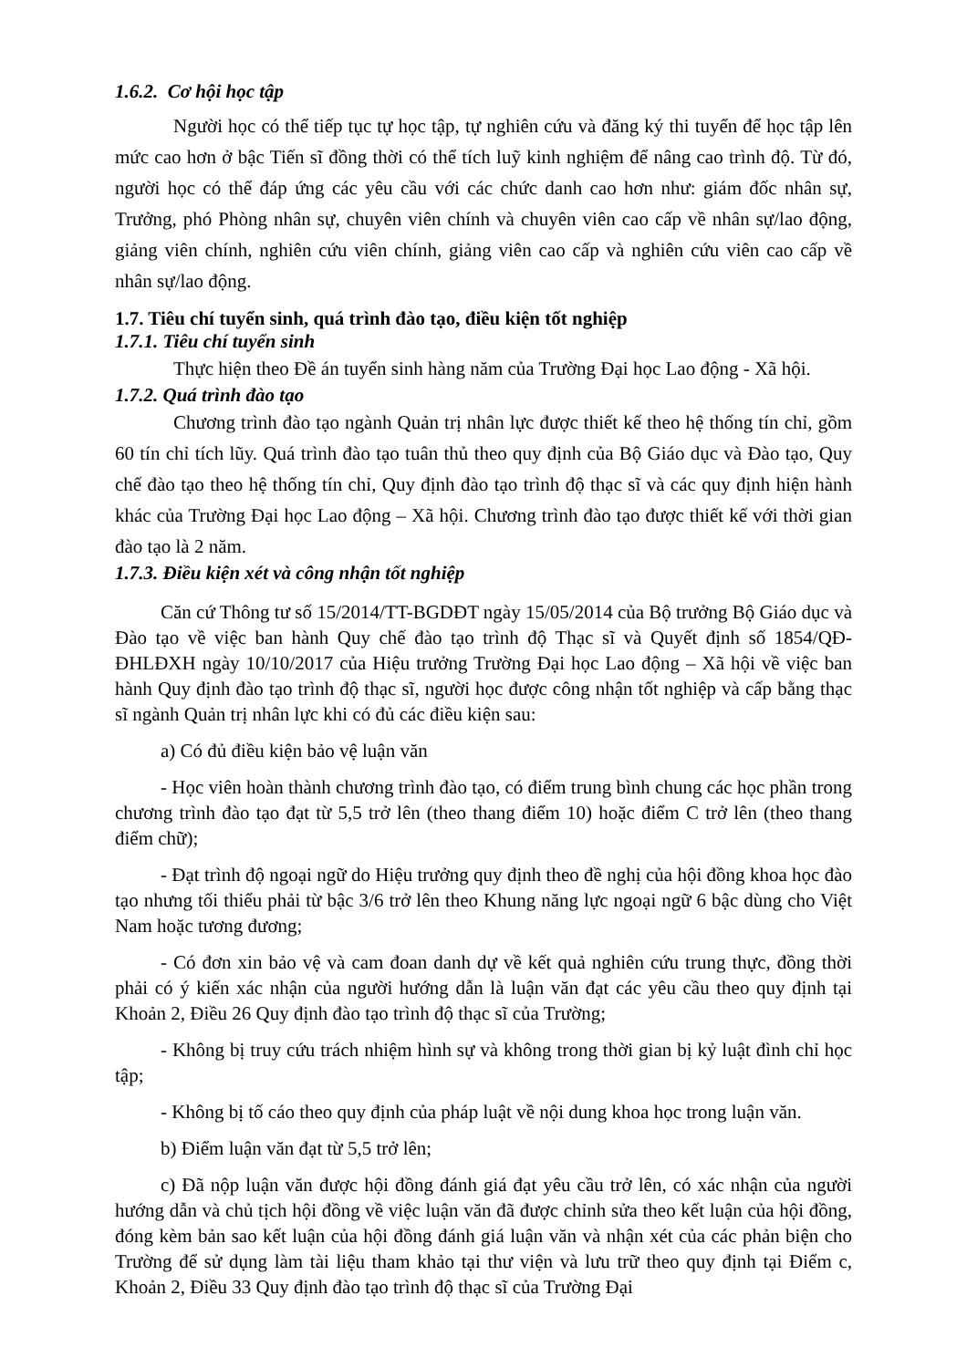1.6.2. Cơ hội học tập
Người học có thể tiếp tục tự học tập, tự nghiên cứu và đăng ký thi tuyển để học tập lên mức cao hơn ở bậc Tiến sĩ đồng thời có thể tích luỹ kinh nghiệm để nâng cao trình độ. Từ đó, người học có thể đáp ứng các yêu cầu với các chức danh cao hơn như: giám đốc nhân sự, Trưởng, phó Phòng nhân sự, chuyên viên chính và chuyên viên cao cấp về nhân sự/lao động, giảng viên chính, nghiên cứu viên chính, giảng viên cao cấp và nghiên cứu viên cao cấp về nhân sự/lao động.
1.7. Tiêu chí tuyển sinh, quá trình đào tạo, điều kiện tốt nghiệp
1.7.1. Tiêu chí tuyển sinh
Thực hiện theo Đề án tuyển sinh hàng năm của Trường Đại học Lao động - Xã hội.
1.7.2. Quá trình đào tạo
Chương trình đào tạo ngành Quản trị nhân lực được thiết kế theo hệ thống tín chỉ, gồm 60 tín chỉ tích lũy. Quá trình đào tạo tuân thủ theo quy định của Bộ Giáo dục và Đào tạo, Quy chế đào tạo theo hệ thống tín chỉ, Quy định đào tạo trình độ thạc sĩ và các quy định hiện hành khác của Trường Đại học Lao động – Xã hội. Chương trình đào tạo được thiết kế với thời gian đào tạo là 2 năm.
1.7.3. Điều kiện xét và công nhận tốt nghiệp
Căn cứ Thông tư số 15/2014/TT-BGDĐT ngày 15/05/2014 của Bộ trưởng Bộ Giáo dục và Đào tạo về việc ban hành Quy chế đào tạo trình độ Thạc sĩ và Quyết định số 1854/QĐ-ĐHLĐXH ngày 10/10/2017 của Hiệu trưởng Trường Đại học Lao động – Xã hội về việc ban hành Quy định đào tạo trình độ thạc sĩ, người học được công nhận tốt nghiệp và cấp bằng thạc sĩ ngành Quản trị nhân lực khi có đủ các điều kiện sau:
a) Có đủ điều kiện bảo vệ luận văn
- Học viên hoàn thành chương trình đào tạo, có điểm trung bình chung các học phần trong chương trình đào tạo đạt từ 5,5 trở lên (theo thang điểm 10) hoặc điểm C trở lên (theo thang điểm chữ);
- Đạt trình độ ngoại ngữ do Hiệu trưởng quy định theo đề nghị của hội đồng khoa học đào tạo nhưng tối thiểu phải từ bậc 3/6 trở lên theo Khung năng lực ngoại ngữ 6 bậc dùng cho Việt Nam hoặc tương đương;
- Có đơn xin bảo vệ và cam đoan danh dự về kết quả nghiên cứu trung thực, đồng thời phải có ý kiến xác nhận của người hướng dẫn là luận văn đạt các yêu cầu theo quy định tại Khoản 2, Điều 26 Quy định đào tạo trình độ thạc sĩ của Trường;
- Không bị truy cứu trách nhiệm hình sự và không trong thời gian bị kỷ luật đình chỉ học tập;
- Không bị tố cáo theo quy định của pháp luật về nội dung khoa học trong luận văn.
b) Điểm luận văn đạt từ 5,5 trở lên;
c) Đã nộp luận văn được hội đồng đánh giá đạt yêu cầu trở lên, có xác nhận của người hướng dẫn và chủ tịch hội đồng về việc luận văn đã được chỉnh sửa theo kết luận của hội đồng, đóng kèm bản sao kết luận của hội đồng đánh giá luận văn và nhận xét của các phản biện cho Trường để sử dụng làm tài liệu tham khảo tại thư viện và lưu trữ theo quy định tại Điểm c, Khoản 2, Điều 33 Quy định đào tạo trình độ thạc sĩ của Trường Đại